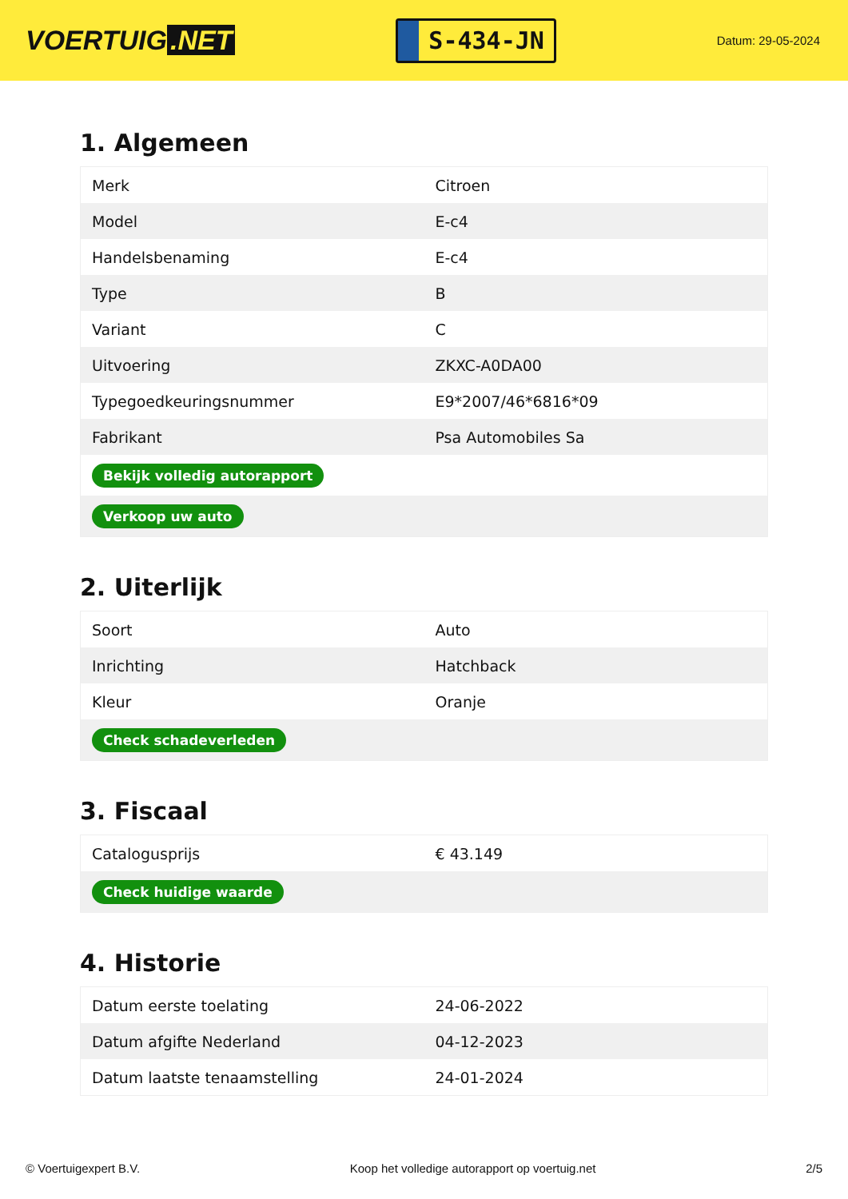VOERTUIG.NET
S-434-JN
Datum: 29-05-2024
1. Algemeen
| Merk | Citroen |
| Model | E-c4 |
| Handelsbenaming | E-c4 |
| Type | B |
| Variant | C |
| Uitvoering | ZKXC-A0DA00 |
| Typegoedkeuringsnummer | E9*2007/46*6816*09 |
| Fabrikant | Psa Automobiles Sa |
| Bekijk volledig autorapport | |
| Verkoop uw auto | |
2. Uiterlijk
| Soort | Auto |
| Inrichting | Hatchback |
| Kleur | Oranje |
| Check schadeverleden | |
3. Fiscaal
| Catalogusprijs | € 43.149 |
| Check huidige waarde | |
4. Historie
| Datum eerste toelating | 24-06-2022 |
| Datum afgifte Nederland | 04-12-2023 |
| Datum laatste tenaamstelling | 24-01-2024 |
© Voertuigexpert B.V. Koop het volledige autorapport op voertuig.net 2/5